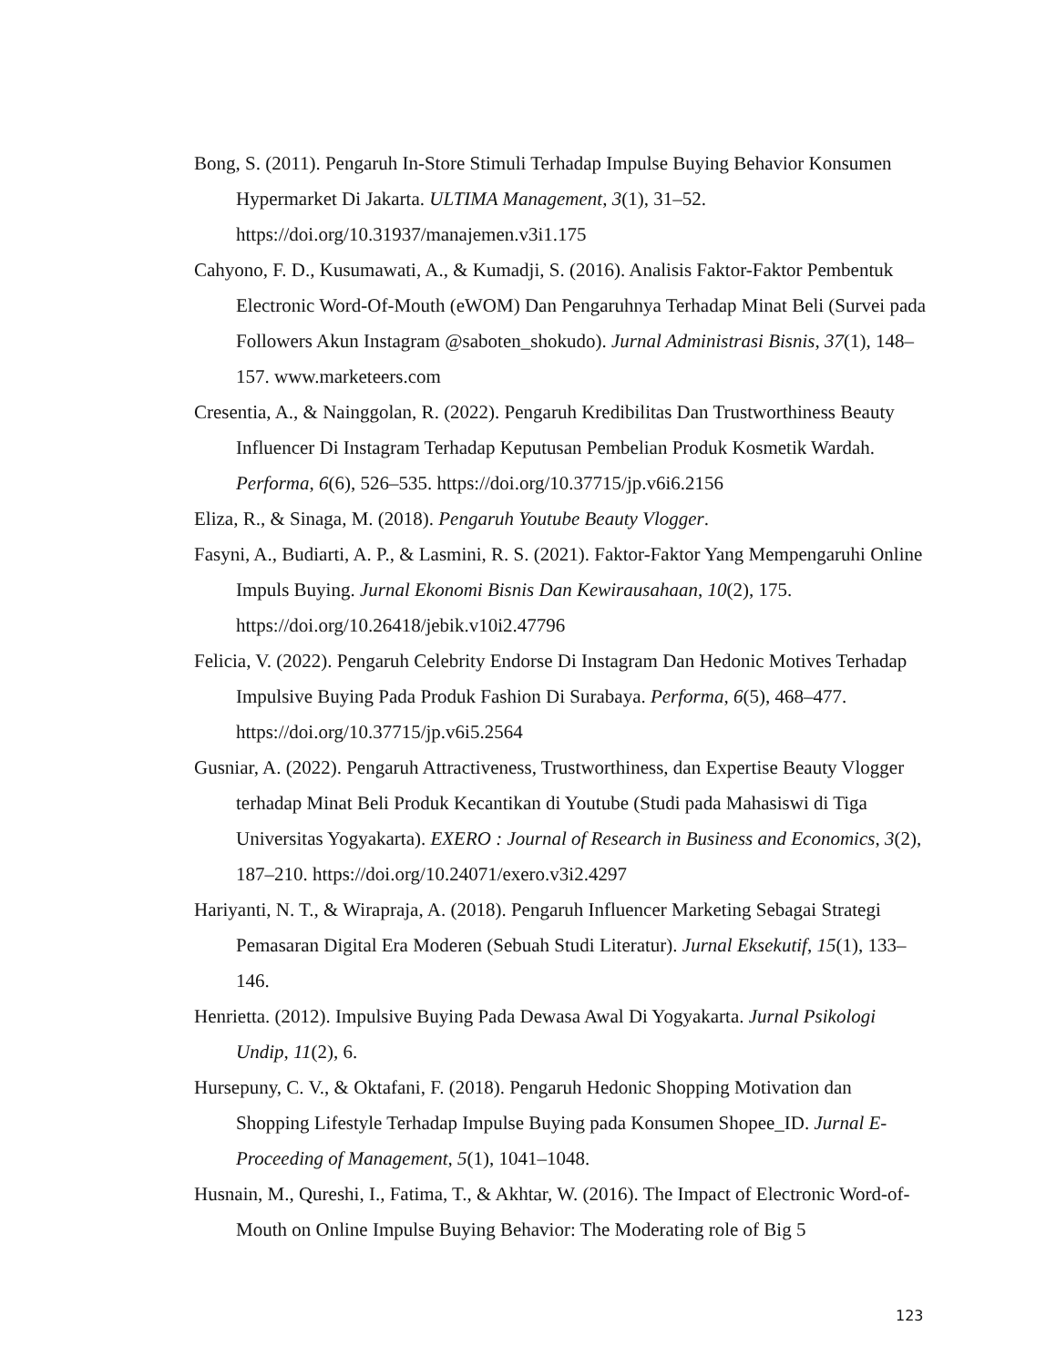Bong, S. (2011). Pengaruh In-Store Stimuli Terhadap Impulse Buying Behavior Konsumen Hypermarket Di Jakarta. ULTIMA Management, 3(1), 31–52. https://doi.org/10.31937/manajemen.v3i1.175
Cahyono, F. D., Kusumawati, A., & Kumadji, S. (2016). Analisis Faktor-Faktor Pembentuk Electronic Word-Of-Mouth (eWOM) Dan Pengaruhnya Terhadap Minat Beli (Survei pada Followers Akun Instagram @saboten_shokudo). Jurnal Administrasi Bisnis, 37(1), 148–157. www.marketeers.com
Cresentia, A., & Nainggolan, R. (2022). Pengaruh Kredibilitas Dan Trustworthiness Beauty Influencer Di Instagram Terhadap Keputusan Pembelian Produk Kosmetik Wardah. Performa, 6(6), 526–535. https://doi.org/10.37715/jp.v6i6.2156
Eliza, R., & Sinaga, M. (2018). Pengaruh Youtube Beauty Vlogger.
Fasyni, A., Budiarti, A. P., & Lasmini, R. S. (2021). Faktor-Faktor Yang Mempengaruhi Online Impuls Buying. Jurnal Ekonomi Bisnis Dan Kewirausahaan, 10(2), 175. https://doi.org/10.26418/jebik.v10i2.47796
Felicia, V. (2022). Pengaruh Celebrity Endorse Di Instagram Dan Hedonic Motives Terhadap Impulsive Buying Pada Produk Fashion Di Surabaya. Performa, 6(5), 468–477. https://doi.org/10.37715/jp.v6i5.2564
Gusniar, A. (2022). Pengaruh Attractiveness, Trustworthiness, dan Expertise Beauty Vlogger terhadap Minat Beli Produk Kecantikan di Youtube (Studi pada Mahasiswi di Tiga Universitas Yogyakarta). EXERO : Journal of Research in Business and Economics, 3(2), 187–210. https://doi.org/10.24071/exero.v3i2.4297
Hariyanti, N. T., & Wirapraja, A. (2018). Pengaruh Influencer Marketing Sebagai Strategi Pemasaran Digital Era Moderen (Sebuah Studi Literatur). Jurnal Eksekutif, 15(1), 133–146.
Henrietta. (2012). Impulsive Buying Pada Dewasa Awal Di Yogyakarta. Jurnal Psikologi Undip, 11(2), 6.
Hursepuny, C. V., & Oktafani, F. (2018). Pengaruh Hedonic Shopping Motivation dan Shopping Lifestyle Terhadap Impulse Buying pada Konsumen Shopee_ID. Jurnal E-Proceeding of Management, 5(1), 1041–1048.
Husnain, M., Qureshi, I., Fatima, T., & Akhtar, W. (2016). The Impact of Electronic Word-of-Mouth on Online Impulse Buying Behavior: The Moderating role of Big 5
123